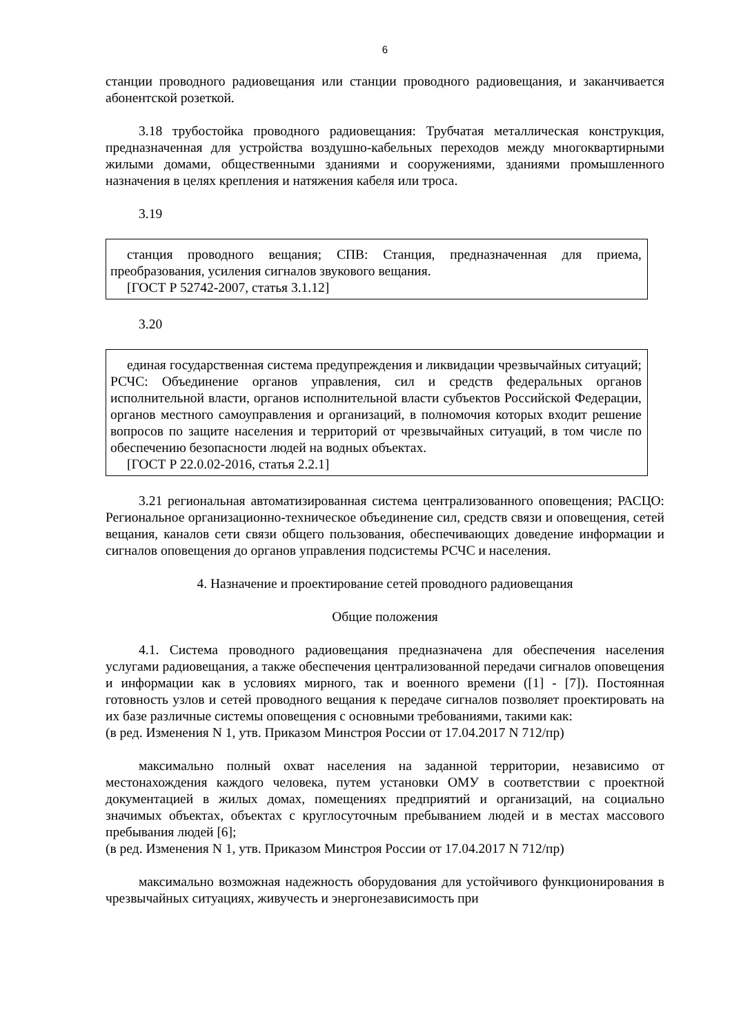6
станции проводного радиовещания или станции проводного радиовещания, и заканчивается абонентской розеткой.
3.18 трубостойка проводного радиовещания: Трубчатая металлическая конструкция, предназначенная для устройства воздушно-кабельных переходов между многоквартирными жилыми домами, общественными зданиями и сооружениями, зданиями промышленного назначения в целях крепления и натяжения кабеля или троса.
3.19
станция проводного вещания; СПВ: Станция, предназначенная для приема, преобразования, усиления сигналов звукового вещания.
[ГОСТ Р 52742-2007, статья 3.1.12]
3.20
единая государственная система предупреждения и ликвидации чрезвычайных ситуаций; РСЧС: Объединение органов управления, сил и средств федеральных органов исполнительной власти, органов исполнительной власти субъектов Российской Федерации, органов местного самоуправления и организаций, в полномочия которых входит решение вопросов по защите населения и территорий от чрезвычайных ситуаций, в том числе по обеспечению безопасности людей на водных объектах.
[ГОСТ Р 22.0.02-2016, статья 2.2.1]
3.21 региональная автоматизированная система централизованного оповещения; РАСЦО: Региональное организационно-техническое объединение сил, средств связи и оповещения, сетей вещания, каналов сети связи общего пользования, обеспечивающих доведение информации и сигналов оповещения до органов управления подсистемы РСЧС и населения.
4. Назначение и проектирование сетей проводного радиовещания
Общие положения
4.1. Система проводного радиовещания предназначена для обеспечения населения услугами радиовещания, а также обеспечения централизованной передачи сигналов оповещения и информации как в условиях мирного, так и военного времени ([1] - [7]). Постоянная готовность узлов и сетей проводного вещания к передаче сигналов позволяет проектировать на их базе различные системы оповещения с основными требованиями, такими как:
(в ред. Изменения N 1, утв. Приказом Минстроя России от 17.04.2017 N 712/пр)
максимально полный охват населения на заданной территории, независимо от местонахождения каждого человека, путем установки ОМУ в соответствии с проектной документацией в жилых домах, помещениях предприятий и организаций, на социально значимых объектах, объектах с круглосуточным пребыванием людей и в местах массового пребывания людей [6];
(в ред. Изменения N 1, утв. Приказом Минстроя России от 17.04.2017 N 712/пр)
максимально возможная надежность оборудования для устойчивого функционирования в чрезвычайных ситуациях, живучесть и энергонезависимость при